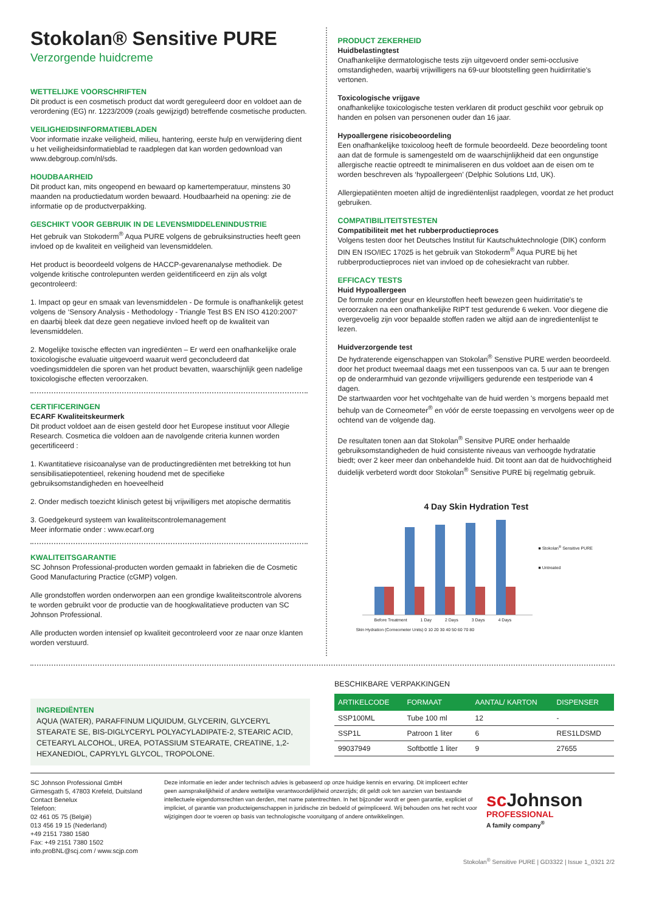Stokolan® Sensitive PURE
Verzorgende huidcreme
WETTELIJKE VOORSCHRIFTEN
Dit product is een cosmetisch product dat wordt gereguleerd door en voldoet aan de verordening (EG) nr. 1223/2009 (zoals gewijzigd) betreffende cosmetische producten.
VEILIGHEIDSINFORMATIEBLADEN
Voor informatie inzake veiligheid, milieu, hantering, eerste hulp en verwijdering dient u het veiligheidsinformatieblad te raadplegen dat kan worden gedownload van www.debgroup.com/nl/sds.
HOUDBAARHEID
Dit product kan, mits ongeopend en bewaard op kamertemperatuur, minstens 30 maanden na productiedatum worden bewaard. Houdbaarheid na opening: zie de informatie op de productverpakking.
GESCHIKT VOOR GEBRUIK IN DE LEVENSMIDDELENINDUSTRIE
Het gebruik van Stokoderm<sup>®</sup> Aqua PURE volgens de gebruiksinstructies heeft geen invloed op de kwaliteit en veiligheid van levensmiddelen.
Het product is beoordeeld volgens de HACCP-gevarenanalyse methodiek. De volgende kritische controlepunten werden geïdentificeerd en zijn als volgt gecontroleerd:
1. Impact op geur en smaak van levensmiddelen - De formule is onafhankelijk getest volgens de ‘Sensory Analysis - Methodology - Triangle Test BS EN ISO 4120:2007’ en daarbij bleek dat deze geen negatieve invloed heeft op de kwaliteit van levensmiddelen.
2. Mogelijke toxische effecten van ingrediënten – Er werd een onafhankelijke orale toxicologische evaluatie uitgevoerd waaruit werd geconcludeerd dat voedingsmiddelen die sporen van het product bevatten, waarschijnlijk geen nadelige toxicologische effecten veroorzaken.
CERTIFICERINGEN
ECARF Kwaliteitskeurmerk
Dit product voldoet aan de eisen gesteld door het Europese instituut voor Allegie Research. Cosmetica die voldoen aan de navolgende criteria kunnen worden gecertificeerd :
1. Kwantitatieve risicoanalyse van de productingrediënten met betrekking tot hun sensibilisatiepotentieel, rekening houdend met de specifieke gebruiksomstandigheden en hoeveelheid
2. Onder medisch toezicht klinisch getest bij vrijwilligers met atopische dermatitis
3. Goedgekeurd systeem van kwaliteitscontrolemanagement
Meer informatie onder : www.ecarf.org
KWALITEITSGARANTIE
SC Johnson Professional-producten worden gemaakt in fabrieken die de Cosmetic Good Manufacturing Practice (cGMP) volgen.
Alle grondstoffen worden onderworpen aan een grondige kwaliteitscontrole alvorens te worden gebruikt voor de productie van de hoogkwalitatieve producten van SC Johnson Professional.
Alle producten worden intensief op kwaliteit gecontroleerd voor ze naar onze klanten worden verstuurd.
PRODUCT ZEKERHEID
Huidbelastingtest
Onafhankelijke dermatologische tests zijn uitgevoerd onder semi-occlusive omstandigheden, waarbij vrijwilligers na 69-uur blootstelling geen huidirritatie's vertonen.
Toxicologische vrijgave
onafhankelijke toxicologische testen verklaren dit product geschikt voor gebruik op handen en polsen van personenen ouder dan 16 jaar.
Hypoallergene risicobeoordeling
Een onafhankelijke toxicoloog heeft de formule beoordeeld. Deze beoordeling toont aan dat de formule is samengesteld om de waarschijnlijkheid dat een ongunstige allergische reactie optreedt te minimaliseren en dus voldoet aan de eisen om te worden beschreven als ‘hypoallergeen’ (Delphic Solutions Ltd, UK).
Allergiepatiënten moeten altijd de ingrediëntenlijst raadplegen, voordat ze het product gebruiken.
COMPATIBILITEITSTESTEN
Compatibiliteit met het rubberproductieproces
Volgens testen door het Deutsches Institut für Kautschuktechnologie (DIK) conform DIN EN ISO/IEC 17025 is het gebruik van Stokoderm<sup>®</sup> Aqua PURE bij het rubberproductieproces niet van invloed op de cohesiekracht van rubber.
EFFICACY TESTS
Huid Hypoallergeen
De formule zonder geur en kleurstoffen heeft bewezen geen huidirritatie's te veroorzaken na een onafhankelijke RIPT test gedurende 6 weken. Voor diegene die overgevoelig zijn voor bepaalde stoffen raden we altijd aan de ingredientenlijst te lezen.
Huidverzorgende test
De hydraterende eigenschappen van Stokolan<sup>®</sup> Senstive PURE werden beoordeeld. door het product tweemaal daags met een tussenpoos van ca. 5 uur aan te brengen op de onderarmhuid van gezonde vrijwilligers gedurende een testperiode van 4 dagen.
De startwaarden voor het vochtgehalte van de huid werden 's morgens bepaald met behulp van de Corneometer<sup>®</sup> en vóór de eerste toepassing en vervolgens weer op de ochtend van de volgende dag.
De resultaten tonen aan dat Stokolan<sup>®</sup> Sensitve PURE onder herhaalde gebruiksomstandigheden de huid consistente niveaus van verhoogde hydratatie biedt; over 2 keer meer dan onbehandelde huid. Dit toont aan dat de huidvochtigheid duidelijk verbeterd wordt door Stokolan<sup>®</sup> Sensitive PURE bij regelmatig gebruik.
4 Day Skin Hydration Test
■ Stokolan<sup>®</sup> Sensitive PURE
■ Untreated
Before Treatment 1 Day 2 Days 3 Days 4 Days
Skin Hydration (Corneometer Units) 0 10 20 30 40 50 60 70 80
INGREDIËNTEN
AQUA (WATER), PARAFFINUM LIQUIDUM, GLYCERIN, GLYCERYL STEARATE SE, BIS-DIGLYCERYL POLYACYLADIPATE-2, STEARIC ACID, CETEARYL ALCOHOL, UREA, POTASSIUM STEARATE, CREATINE, 1,2-HEXANEDIOL, CAPRYLYL GLYCOL, TROPOLONE.
BESCHIKBARE VERPAKKINGEN
| ARTIKELCODE | FORMAAT | AANTAL/ KARTON | DISPENSER |
| --- | --- | --- | --- |
| SSP100ML | Tube 100 ml | 12 | - |
| SSP1L | Patroon 1 liter | 6 | RES1LDSMD |
| 99037949 | Softbottle 1 liter | 9 | 27655 |
SC Johnson Professional GmbH
Girmesgath 5, 47803 Krefeld, Duitsland
Contact Benelux
Telefoon:
02 461 05 75 (België)
013 456 19 15 (Nederland)
+49 2151 7380 1580
Fax: +49 2151 7380 1502
info.proBNL@scj.com / www.scjp.com
Deze informatie en ieder ander technisch advies is gebaseerd op onze huidige kennis en ervaring. Dit impliceert echter geen aansprakelijkheid of andere wettelijke verantwoordelijkheid onzerzijds; dit geldt ook ten aanzien van bestaande intellectuele eigendomsrechten van derden, met name patentrechten. In het bijzonder wordt er geen garantie, expliciet of impliciet, of garantie van producteigenschappen in juridische zin bedoeld of geïmpliceerd. Wij behouden ons het recht voor wijzigingen door te voeren op basis van technologische vooruitgang of andere ontwikkelingen.
sc Johnson
PROFESSIONAL
A family company<sup>®</sup>
Stokolan<sup>®</sup> Sensitive PURE | GD3322 | Issue 1_0321 2/2